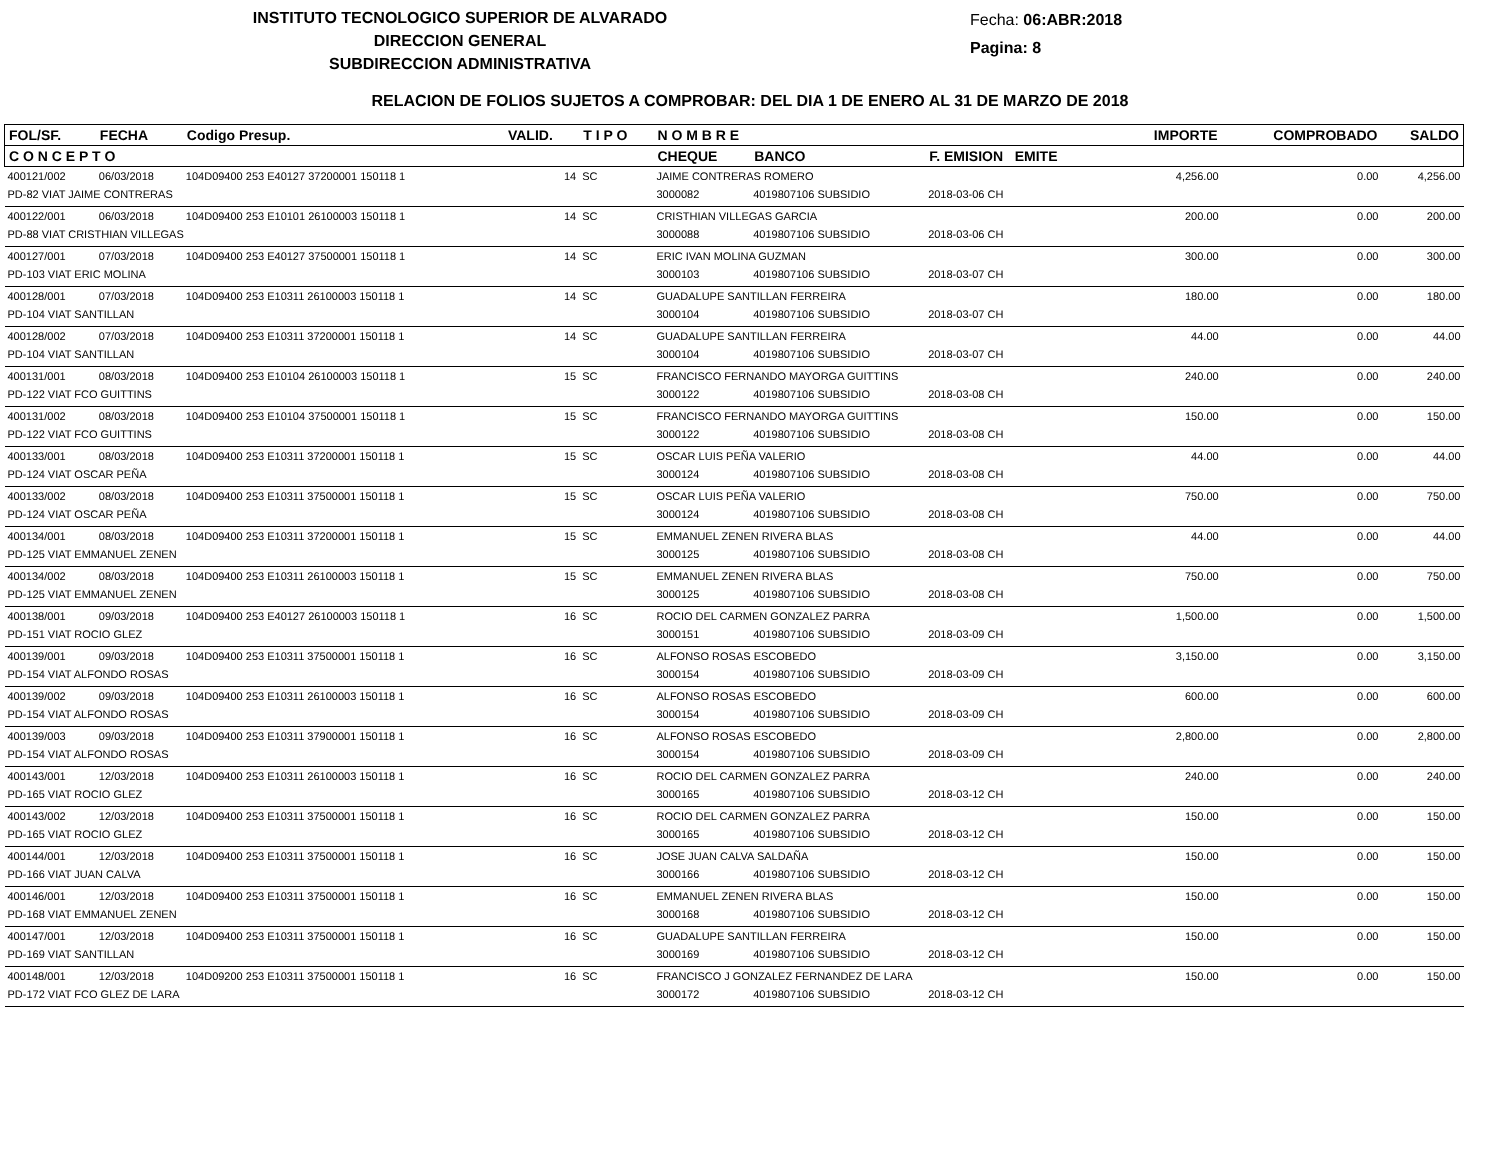INSTITUTO TECNOLOGICO SUPERIOR DE ALVARADO
DIRECCION GENERAL
SUBDIRECCION ADMINISTRATIVA
Fecha: 06:ABR:2018
Pagina: 8
RELACION DE FOLIOS SUJETOS A COMPROBAR: DEL DIA 1 DE ENERO AL 31 DE MARZO DE 2018
| FOL/SF. | FECHA | Codigo Presup. | VALID. | T I P O | N O M B R E | | | IMPORTE | COMPROBADO | SALDO |
| --- | --- | --- | --- | --- | --- | --- | --- | --- | --- | --- |
| C O N C E P T O | | | | | CHEQUE | BANCO | F. EMISION EMITE | | | |
| 400121/002 | 06/03/2018 | 104D09400 253 E40127 37200001 150118 1 | 14 | SC | JAIME CONTRERAS ROMERO | | | 4,256.00 | 0.00 | 4,256.00 |
| PD-82 VIAT JAIME CONTRERAS | | | | | 3000082 | 4019807106 SUBSIDIO | 2018-03-06 CH | | | |
| 400122/001 | 06/03/2018 | 104D09400 253 E10101 26100003 150118 1 | 14 | SC | CRISTHIAN VILLEGAS GARCIA | | | 200.00 | 0.00 | 200.00 |
| PD-88 VIAT CRISTHIAN VILLEGAS | | | | | 3000088 | 4019807106 SUBSIDIO | 2018-03-06 CH | | | |
| 400127/001 | 07/03/2018 | 104D09400 253 E40127 37500001 150118 1 | 14 | SC | ERIC IVAN MOLINA GUZMAN | | | 300.00 | 0.00 | 300.00 |
| PD-103 VIAT ERIC MOLINA | | | | | 3000103 | 4019807106 SUBSIDIO | 2018-03-07 CH | | | |
| 400128/001 | 07/03/2018 | 104D09400 253 E10311 26100003 150118 1 | 14 | SC | GUADALUPE SANTILLAN FERREIRA | | | 180.00 | 0.00 | 180.00 |
| PD-104 VIAT SANTILLAN | | | | | 3000104 | 4019807106 SUBSIDIO | 2018-03-07 CH | | | |
| 400128/002 | 07/03/2018 | 104D09400 253 E10311 37200001 150118 1 | 14 | SC | GUADALUPE SANTILLAN FERREIRA | | | 44.00 | 0.00 | 44.00 |
| PD-104 VIAT SANTILLAN | | | | | 3000104 | 4019807106 SUBSIDIO | 2018-03-07 CH | | | |
| 400131/001 | 08/03/2018 | 104D09400 253 E10104 26100003 150118 1 | 15 | SC | FRANCISCO FERNANDO MAYORGA GUITTINS | | | 240.00 | 0.00 | 240.00 |
| PD-122 VIAT FCO GUITTINS | | | | | 3000122 | 4019807106 SUBSIDIO | 2018-03-08 CH | | | |
| 400131/002 | 08/03/2018 | 104D09400 253 E10104 37500001 150118 1 | 15 | SC | FRANCISCO FERNANDO MAYORGA GUITTINS | | | 150.00 | 0.00 | 150.00 |
| PD-122 VIAT FCO GUITTINS | | | | | 3000122 | 4019807106 SUBSIDIO | 2018-03-08 CH | | | |
| 400133/001 | 08/03/2018 | 104D09400 253 E10311 37200001 150118 1 | 15 | SC | OSCAR LUIS PEÑA VALERIO | | | 44.00 | 0.00 | 44.00 |
| PD-124 VIAT OSCAR PEÑA | | | | | 3000124 | 4019807106 SUBSIDIO | 2018-03-08 CH | | | |
| 400133/002 | 08/03/2018 | 104D09400 253 E10311 37500001 150118 1 | 15 | SC | OSCAR LUIS PEÑA VALERIO | | | 750.00 | 0.00 | 750.00 |
| PD-124 VIAT OSCAR PEÑA | | | | | 3000124 | 4019807106 SUBSIDIO | 2018-03-08 CH | | | |
| 400134/001 | 08/03/2018 | 104D09400 253 E10311 37200001 150118 1 | 15 | SC | EMMANUEL ZENEN RIVERA BLAS | | | 44.00 | 0.00 | 44.00 |
| PD-125 VIAT EMMANUEL ZENEN | | | | | 3000125 | 4019807106 SUBSIDIO | 2018-03-08 CH | | | |
| 400134/002 | 08/03/2018 | 104D09400 253 E10311 26100003 150118 1 | 15 | SC | EMMANUEL ZENEN RIVERA BLAS | | | 750.00 | 0.00 | 750.00 |
| PD-125 VIAT EMMANUEL ZENEN | | | | | 3000125 | 4019807106 SUBSIDIO | 2018-03-08 CH | | | |
| 400138/001 | 09/03/2018 | 104D09400 253 E40127 26100003 150118 1 | 16 | SC | ROCIO DEL CARMEN GONZALEZ PARRA | | | 1,500.00 | 0.00 | 1,500.00 |
| PD-151 VIAT ROCIO GLEZ | | | | | 3000151 | 4019807106 SUBSIDIO | 2018-03-09 CH | | | |
| 400139/001 | 09/03/2018 | 104D09400 253 E10311 37500001 150118 1 | 16 | SC | ALFONSO ROSAS ESCOBEDO | | | 3,150.00 | 0.00 | 3,150.00 |
| PD-154 VIAT ALFONDO ROSAS | | | | | 3000154 | 4019807106 SUBSIDIO | 2018-03-09 CH | | | |
| 400139/002 | 09/03/2018 | 104D09400 253 E10311 26100003 150118 1 | 16 | SC | ALFONSO ROSAS ESCOBEDO | | | 600.00 | 0.00 | 600.00 |
| PD-154 VIAT ALFONDO ROSAS | | | | | 3000154 | 4019807106 SUBSIDIO | 2018-03-09 CH | | | |
| 400139/003 | 09/03/2018 | 104D09400 253 E10311 37900001 150118 1 | 16 | SC | ALFONSO ROSAS ESCOBEDO | | | 2,800.00 | 0.00 | 2,800.00 |
| PD-154 VIAT ALFONDO ROSAS | | | | | 3000154 | 4019807106 SUBSIDIO | 2018-03-09 CH | | | |
| 400143/001 | 12/03/2018 | 104D09400 253 E10311 26100003 150118 1 | 16 | SC | ROCIO DEL CARMEN GONZALEZ PARRA | | | 240.00 | 0.00 | 240.00 |
| PD-165 VIAT ROCIO GLEZ | | | | | 3000165 | 4019807106 SUBSIDIO | 2018-03-12 CH | | | |
| 400143/002 | 12/03/2018 | 104D09400 253 E10311 37500001 150118 1 | 16 | SC | ROCIO DEL CARMEN GONZALEZ PARRA | | | 150.00 | 0.00 | 150.00 |
| PD-165 VIAT ROCIO GLEZ | | | | | 3000165 | 4019807106 SUBSIDIO | 2018-03-12 CH | | | |
| 400144/001 | 12/03/2018 | 104D09400 253 E10311 37500001 150118 1 | 16 | SC | JOSE JUAN CALVA SALDAÑA | | | 150.00 | 0.00 | 150.00 |
| PD-166 VIAT JUAN CALVA | | | | | 3000166 | 4019807106 SUBSIDIO | 2018-03-12 CH | | | |
| 400146/001 | 12/03/2018 | 104D09400 253 E10311 37500001 150118 1 | 16 | SC | EMMANUEL ZENEN RIVERA BLAS | | | 150.00 | 0.00 | 150.00 |
| PD-168 VIAT EMMANUEL ZENEN | | | | | 3000168 | 4019807106 SUBSIDIO | 2018-03-12 CH | | | |
| 400147/001 | 12/03/2018 | 104D09400 253 E10311 37500001 150118 1 | 16 | SC | GUADALUPE SANTILLAN FERREIRA | | | 150.00 | 0.00 | 150.00 |
| PD-169 VIAT SANTILLAN | | | | | 3000169 | 4019807106 SUBSIDIO | 2018-03-12 CH | | | |
| 400148/001 | 12/03/2018 | 104D09200 253 E10311 37500001 150118 1 | 16 | SC | FRANCISCO J GONZALEZ FERNANDEZ DE LARA | | | 150.00 | 0.00 | 150.00 |
| PD-172 VIAT FCO GLEZ DE LARA | | | | | 3000172 | 4019807106 SUBSIDIO | 2018-03-12 CH | | | |